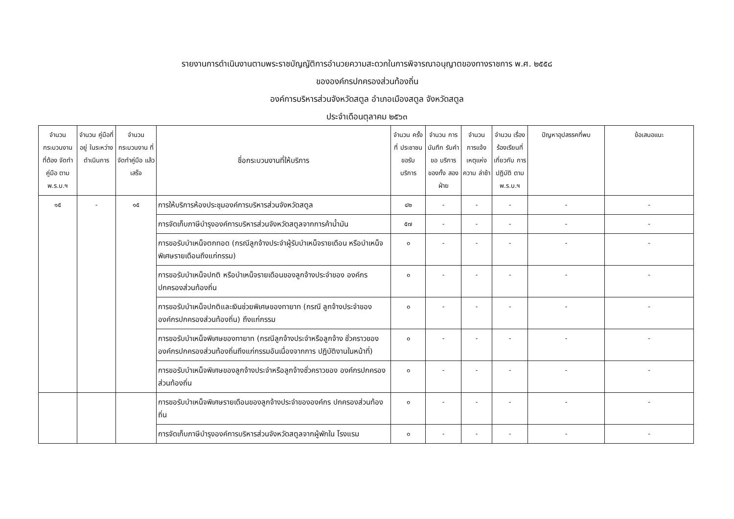รายงานการดำเนินงานตามพระราชบัญญัติการอำนวยความสะดวกในการพิจารณาอนุญาตของทางราชการ พ.ศ. ๒๕๕๘
ขององค์กรปกครองส่วนท้องถิ่น
องค์การบริหารส่วนจังหวัดสตูล อำเภอเมืองสตูล จังหวัดสตูล
ประจำเดือนตุลาคม ๒๕๖๓
| จำนวน กระบวนงาน ที่ต้อง จัดทำคู่มือ ตาม พ.ร.บ.ฯ | จำนวน คู่มือที่อยู่ ในระหว่าง ดำเนินการ | จำนวน กระบวนงาน ที่จัดทำคู่มือ แล้วเสร็จ | ชื่อกระบวนงานที่ให้บริการ | จำนวน ครั้งที่ ประชาชน ขอรับ บริการ | จำนวน การบันทึก รับคำขอ บริการ ของทั้ง สองฝ่าย | จำนวน การแจ้ง เหตุแห่ง ความ ล่าช้า | จำนวน เรื่อง ร้องเรียนที่ เกี่ยวกับ การปฏิบัติ ตาม พ.ร.บ.ฯ | ปัญหาอุปสรรคที่พบ | ข้อเสนอแนะ |
| --- | --- | --- | --- | --- | --- | --- | --- | --- | --- |
| ๑๕ | - | ๑๕ | การให้บริการห้องประชุมองค์การบริหารส่วนจังหวัดสตูล | ๔๒ | - | - | - | - | - |
| | | | การจัดเก็บภาษีบำรุงองค์การบริหารส่วนจังหวัดสตูลจากการค้าน้ำมัน | ๕๗ | - | - | - | - | - |
| | | | การขอรับบำเหน็จตกทอด (กรณีลูกจ้างประจำผู้รับบำเหน็จรายเดือน หรือบำเหน็จพิเศษรายเดือนถึงแก่กรรม) | ๐ | - | - | - | - | - |
| | | | การขอรับบำเหน็จปกติ หรือบำเหน็จรายเดือนของลูกจ้างประจำของ องค์กรปกครองส่วนท้องถิ่น | ๐ | - | - | - | - | - |
| | | | การขอรับบำเหน็จปกติและเงินช่วยพิเศษของทายาท (กรณี ลูกจ้างประจำขององค์กรปกครองส่วนท้องถิ่น) ถึงแก่กรรม | ๐ | - | - | - | - | - |
| | | | การขอรับบำเหน็จพิเศษของทายาท (กรณีลูกจ้างประจำหรือลูกจ้าง ชั่วคราวขององค์กรปกครองส่วนท้องถิ่นถึงแก่กรรมอันเนื่องจากการ ปฏิบัติงานในหน้าที่) | ๐ | - | - | - | - | - |
| | | | การขอรับบำเหน็จพิเศษของลูกจ้างประจำหรือลูกจ้างชั่วคราวของ องค์กรปกครองส่วนท้องถิ่น | ๐ | - | - | - | - | - |
| | | | การขอรับบำเหน็จพิเศษรายเดือนของลูกจ้างประจำขององค์กร ปกครองส่วนท้องถิ่น | ๐ | - | - | - | - | - |
| | | | การจัดเก็บภาษีบำรุงองค์การบริหารส่วนจังหวัดสตูลจากผู้พักใน โรงแรม | ๐ | - | - | - | - | - |